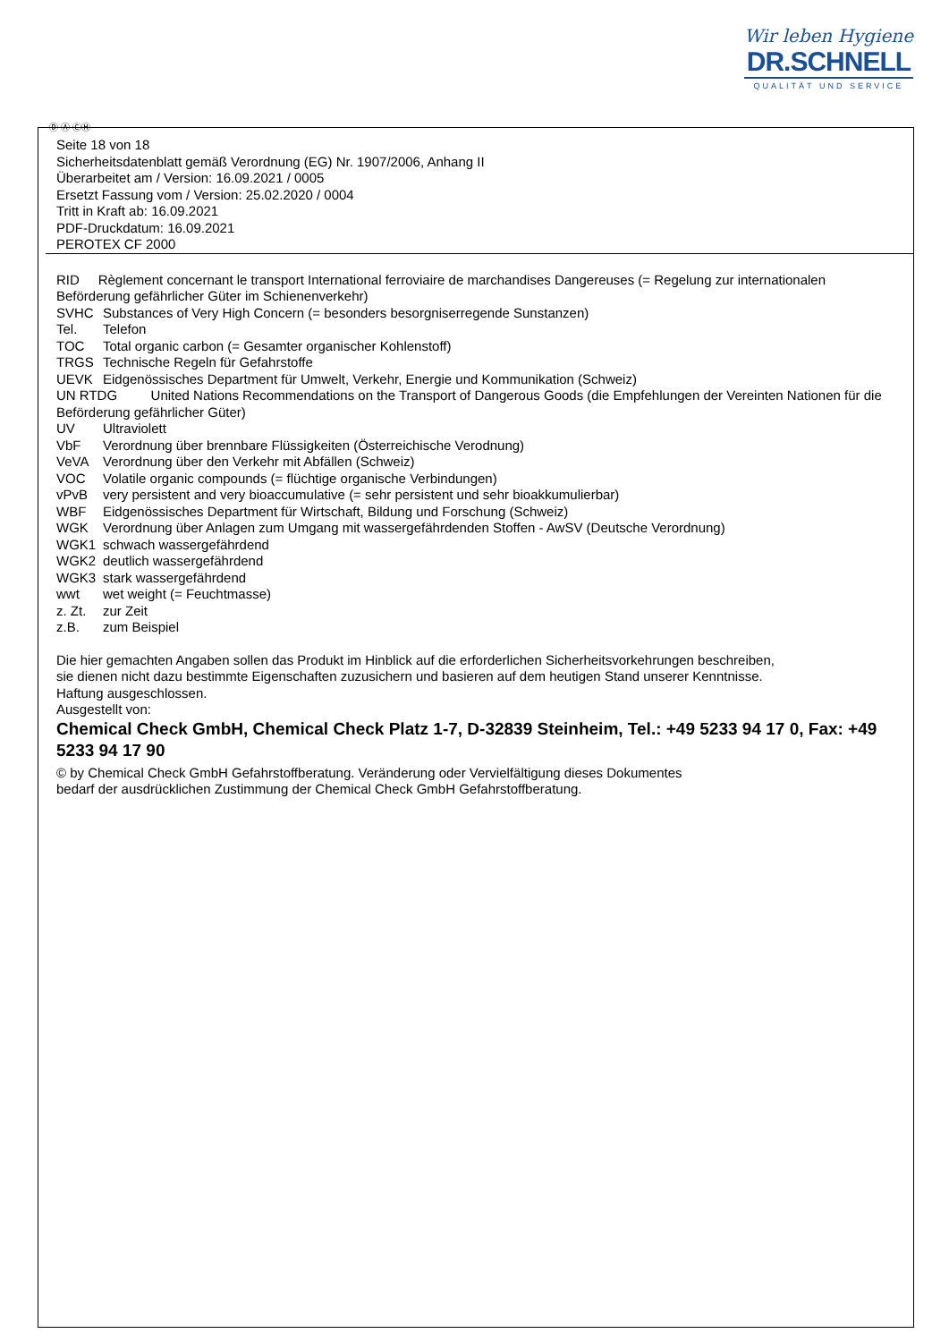Wir leben Hygiene
DR.SCHNELL
QUALITÄT UND SERVICE
Ⓓ Ⓐ ⒸⒽ
Seite 18 von 18
Sicherheitsdatenblatt gemäß Verordnung (EG) Nr. 1907/2006, Anhang II
Überarbeitet am / Version: 16.09.2021 / 0005
Ersetzt Fassung vom / Version: 25.02.2020 / 0004
Tritt in Kraft ab: 16.09.2021
PDF-Druckdatum: 16.09.2021
PEROTEX CF 2000
RID Règlement concernant le transport International ferroviaire de marchandises Dangereuses (= Regelung zur internationalen Beförderung gefährlicher Güter im Schienenverkehr)
SVHC Substances of Very High Concern (= besonders besorgniserregende Sunstanzen)
Tel. Telefon
TOC Total organic carbon (= Gesamter organischer Kohlenstoff)
TRGS Technische Regeln für Gefahrstoffe
UEVK Eidgenössisches Department für Umwelt, Verkehr, Energie und Kommunikation (Schweiz)
UN RTDG United Nations Recommendations on the Transport of Dangerous Goods (die Empfehlungen der Vereinten Nationen für die Beförderung gefährlicher Güter)
UV Ultraviolett
VbF Verordnung über brennbare Flüssigkeiten (Österreichische Verodnung)
VeVA Verordnung über den Verkehr mit Abfällen (Schweiz)
VOC Volatile organic compounds (= flüchtige organische Verbindungen)
vPvB very persistent and very bioaccumulative (= sehr persistent und sehr bioakkumulierbar)
WBF Eidgenössisches Department für Wirtschaft, Bildung und Forschung (Schweiz)
WGK Verordnung über Anlagen zum Umgang mit wassergefährdenden Stoffen - AwSV (Deutsche Verordnung)
WGK1 schwach wassergefährdend
WGK2 deutlich wassergefährdend
WGK3 stark wassergefährdend
wwt wet weight (= Feuchtmasse)
z. Zt. zur Zeit
z.B. zum Beispiel
Die hier gemachten Angaben sollen das Produkt im Hinblick auf die erforderlichen Sicherheitsvorkehrungen beschreiben,
sie dienen nicht dazu bestimmte Eigenschaften zuzusichern und basieren auf dem heutigen Stand unserer Kenntnisse.
Haftung ausgeschlossen.
Ausgestellt von:
Chemical Check GmbH, Chemical Check Platz 1-7, D-32839 Steinheim, Tel.: +49 5233 94 17 0, Fax: +49 5233 94 17 90
© by Chemical Check GmbH Gefahrstoffberatung. Veränderung oder Vervielfältigung dieses Dokumentes
bedarf der ausdrücklichen Zustimmung der Chemical Check GmbH Gefahrstoffberatung.